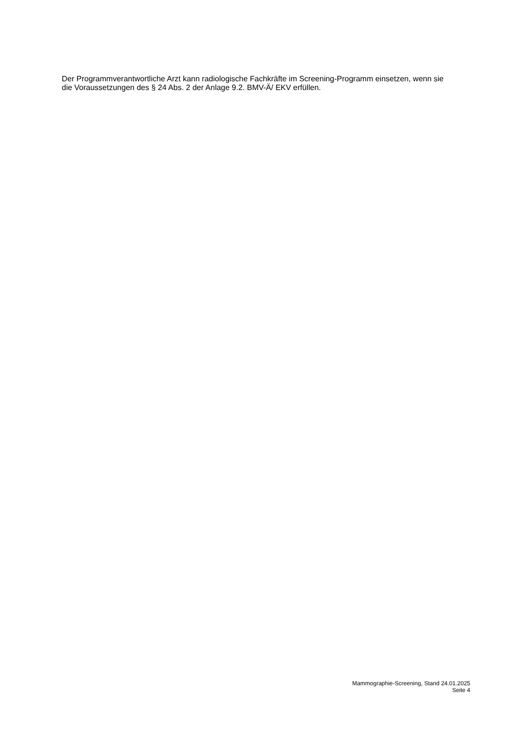Der Programmverantwortliche Arzt kann radiologische Fachkräfte im Screening-Programm einsetzen, wenn sie die Voraussetzungen des § 24 Abs. 2 der Anlage 9.2. BMV-Ä/ EKV erfüllen.
Mammographie-Screening, Stand 24.01.2025
Seite 4